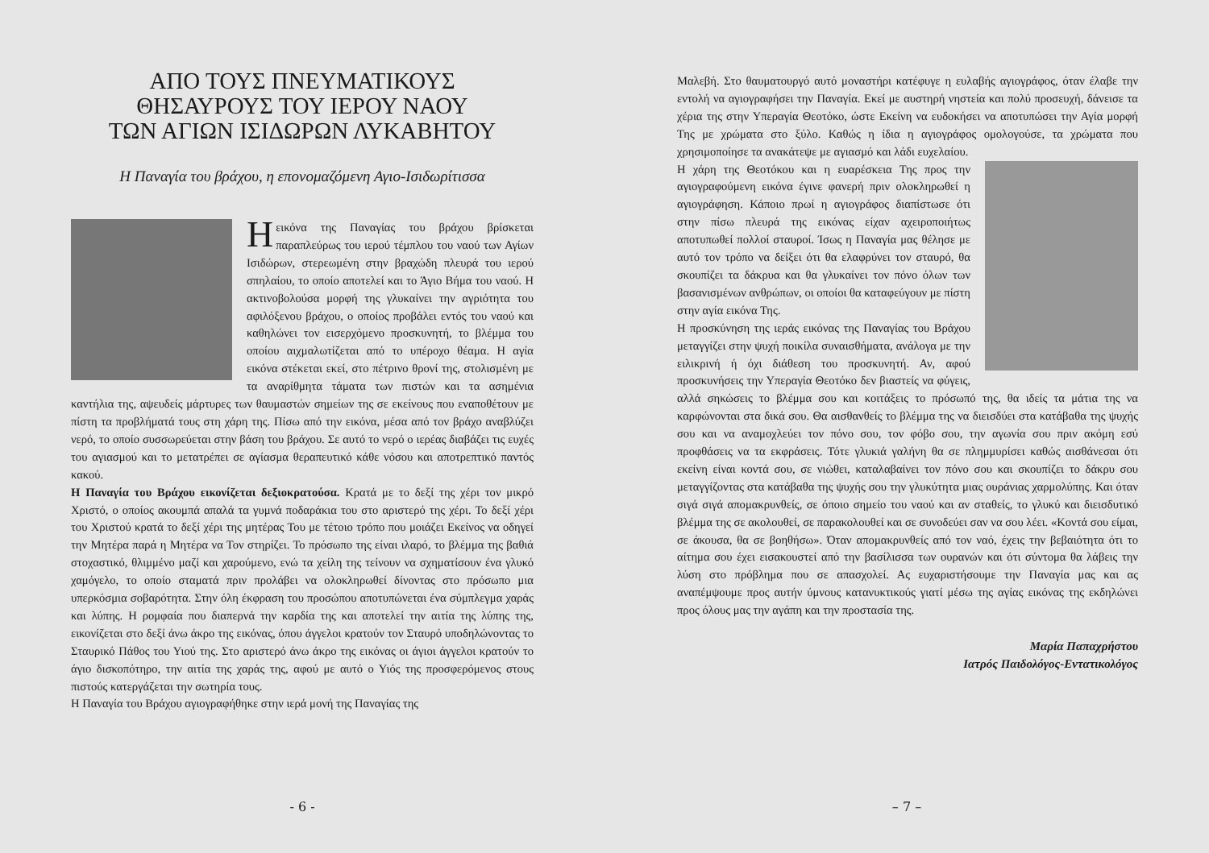ΑΠΟ ΤΟΥΣ ΠΝΕΥΜΑΤΙΚΟΥΣ
ΘΗΣΑΥΡΟΥΣ ΤΟΥ ΙΕΡΟΥ ΝΑΟΥ
ΤΩΝ ΑΓΙΩΝ ΙΣΙΔΩΡΩΝ ΛΥΚΑΒΗΤΟΥ
Η Παναγία του βράχου, η επονομαζόμενη Αγιο-Ισιδωρίτισσα
Η εικόνα της Παναγίας του βράχου βρίσκεται παραπλεύρως του ιερού τέμπλου του ναού των Αγίων Ισιδώρων, στερεωμένη στην βραχώδη πλευρά του ιερού σπηλαίου, το οποίο αποτελεί και το Άγιο Βήμα του ναού. Η ακτινοβολούσα μορφή της γλυκαίνει την αγριότητα του αφιλόξενου βράχου, ο οποίος προβάλει εντός του ναού και καθηλώνει τον εισερχόμενο προσκυνητή, το βλέμμα του οποίου αιχμαλωτίζεται από το υπέροχο θέαμα. Η αγία εικόνα στέκεται εκεί, στο πέτρινο θρονί της, στολισμένη με τα αναρίθμητα τάματα των πιστών και τα ασημένια καντήλια της, αψευδείς μάρτυρες των θαυμαστών σημείων της σε εκείνους που εναποθέτουν με πίστη τα προβλήματά τους στη χάρη της. Πίσω από την εικόνα, μέσα από τον βράχο αναβλύζει νερό, το οποίο συσσωρεύεται στην βάση του βράχου. Σε αυτό το νερό ο ιερέας διαβάζει τις ευχές του αγιασμού και το μετατρέπει σε αγίασμα θεραπευτικό κάθε νόσου και αποτρεπτικό παντός κακού.
Η Παναγία του Βράχου εικονίζεται δεξιοκρατούσα. Κρατά με το δεξί της χέρι τον μικρό Χριστό, ο οποίος ακουμπά απαλά τα γυμνά ποδαράκια του στο αριστερό της χέρι. Το δεξί χέρι του Χριστού κρατά το δεξί χέρι της μητέρας Του με τέτοιο τρόπο που μοιάζει Εκείνος να οδηγεί την Μητέρα παρά η Μητέρα να Τον στηρίζει. Το πρόσωπο της είναι ιλαρό, το βλέμμα της βαθιά στοχαστικό, θλιμμένο μαζί και χαρούμενο, ενώ τα χείλη της τείνουν να σχηματίσουν ένα γλυκό χαμόγελο, το οποίο σταματά πριν προλάβει να ολοκληρωθεί δίνοντας στο πρόσωπο μια υπερκόσμια σοβαρότητα. Στην όλη έκφραση του προσώπου αποτυπώνεται ένα σύμπλεγμα χαράς και λύπης. Η ρομφαία που διαπερνά την καρδία της και αποτελεί την αιτία της λύπης της, εικονίζεται στο δεξί άνω άκρο της εικόνας, όπου άγγελοι κρατούν τον Σταυρό υποδηλώνοντας το Σταυρικό Πάθος του Υιού της. Στο αριστερό άνω άκρο της εικόνας οι άγιοι άγγελοι κρατούν το άγιο δισκοπότηρο, την αιτία της χαράς της, αφού με αυτό ο Υιός της προσφερόμενος στους πιστούς κατεργάζεται την σωτηρία τους.
Η Παναγία του Βράχου αγιογραφήθηκε στην ιερά μονή της Παναγίας της
- 6 -
Μαλεβή. Στο θαυματουργό αυτό μοναστήρι κατέφυγε η ευλαβής αγιογράφος, όταν έλαβε την εντολή να αγιογραφήσει την Παναγία. Εκεί με αυστηρή νηστεία και πολύ προσευχή, δάνεισε τα χέρια της στην Υπεραγία Θεοτόκο, ώστε Εκείνη να ευδοκήσει να αποτυπώσει την Αγία μορφή Της με χρώματα στο ξύλο. Καθώς η ίδια η αγιογράφος ομολογούσε, τα χρώματα που χρησιμοποίησε τα ανακάτεψε με αγιασμό και λάδι ευχελαίου.
Η χάρη της Θεοτόκου και η ευαρέσκεια Της προς την αγιογραφούμενη εικόνα έγινε φανερή πριν ολοκληρωθεί η αγιογράφηση. Κάποιο πρωί η αγιογράφος διαπίστωσε ότι στην πίσω πλευρά της εικόνας είχαν αχειροποιήτως αποτυπωθεί πολλοί σταυροί. Ίσως η Παναγία μας θέλησε με αυτό τον τρόπο να δείξει ότι θα ελαφρύνει τον σταυρό, θα σκουπίζει τα δάκρυα και θα γλυκαίνει τον πόνο όλων των βασανισμένων ανθρώπων, οι οποίοι θα καταφεύγουν με πίστη στην αγία εικόνα Της.
Η προσκύνηση της ιεράς εικόνας της Παναγίας του Βράχου μεταγγίζει στην ψυχή ποικίλα συναισθήματα, ανάλογα με την ειλικρινή ή όχι διάθεση του προσκυνητή. Αν, αφού προσκυνήσεις την Υπεραγία Θεοτόκο δεν βιαστείς να φύγεις, αλλά σηκώσεις το βλέμμα σου και κοιτάξεις το πρόσωπό της, θα ιδείς τα μάτια της να καρφώνονται στα δικά σου. Θα αισθανθείς το βλέμμα της να διεισδύει στα κατάβαθα της ψυχής σου και να αναμοχλεύει τον πόνο σου, τον φόβο σου, την αγωνία σου πριν ακόμη εσύ προφθάσεις να τα εκφράσεις. Τότε γλυκιά γαλήνη θα σε πλημμυρίσει καθώς αισθάνεσαι ότι εκείνη είναι κοντά σου, σε νιώθει, καταλαβαίνει τον πόνο σου και σκουπίζει το δάκρυ σου μεταγγίζοντας στα κατάβαθα της ψυχής σου την γλυκύτητα μιας ουράνιας χαρμολύπης. Και όταν σιγά σιγά απομακρυνθείς, σε όποιο σημείο του ναού και αν σταθείς, το γλυκύ και διεισδυτικό βλέμμα της σε ακολουθεί, σε παρακολουθεί και σε συνοδεύει σαν να σου λέει. «Κοντά σου είμαι, σε άκουσα, θα σε βοηθήσω». Όταν απομακρυνθείς από τον ναό, έχεις την βεβαιότητα ότι το αίτημα σου έχει εισακουστεί από την βασίλισσα των ουρανών και ότι σύντομα θα λάβεις την λύση στο πρόβλημα που σε απασχολεί. Ας ευχαριστήσουμε την Παναγία μας και ας αναπέμψουμε προς αυτήν ύμνους κατανυκτικούς γιατί μέσω της αγίας εικόνας της εκδηλώνει προς όλους μας την αγάπη και την προστασία της.
Μαρία Παπαχρήστου
Ιατρός Παιδολόγος-Εντατικολόγος
– 7 –